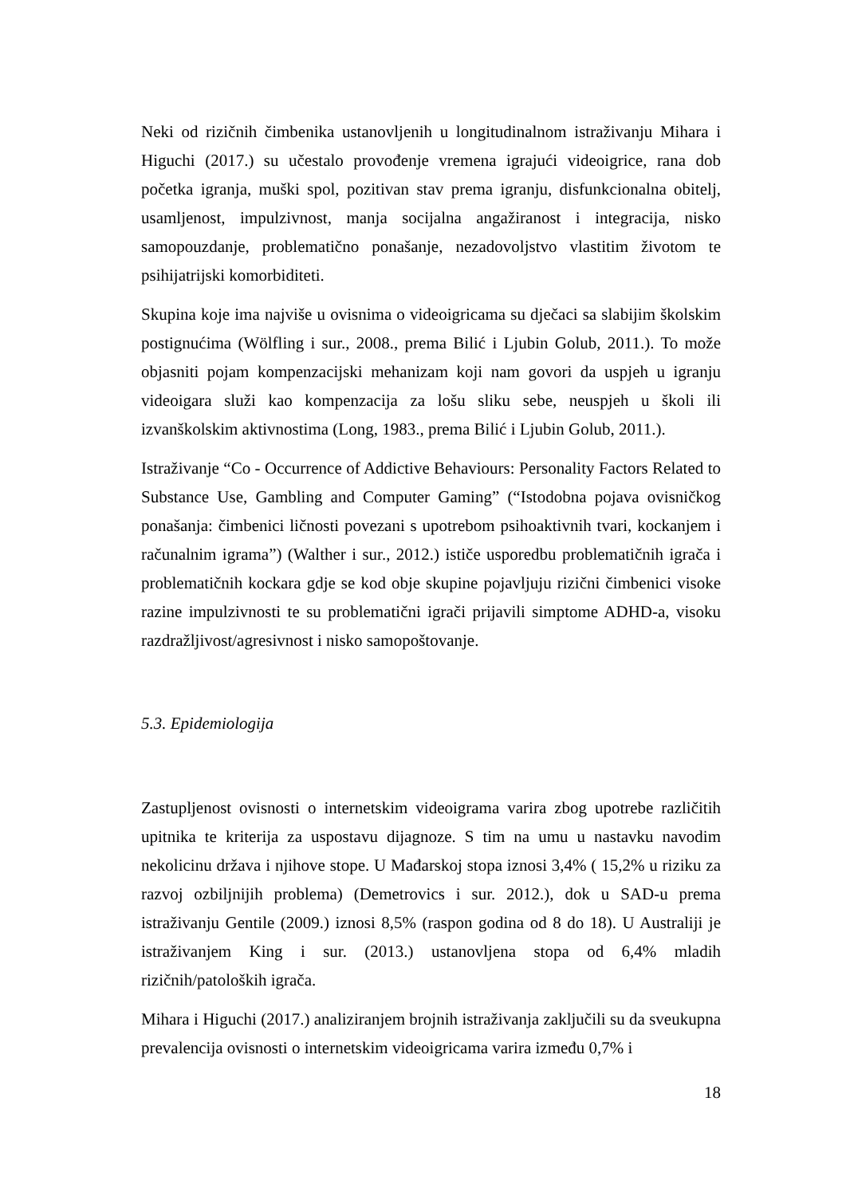Neki od rizičnih čimbenika ustanovljenih u longitudinalnom istraživanju Mihara i Higuchi (2017.) su učestalo provođenje vremena igrajući videoigrice, rana dob početka igranja, muški spol, pozitivan stav prema igranju, disfunkcionalna obitelj, usamljenost, impulzivnost, manja socijalna angažiranost i integracija, nisko samopouzdanje, problematično ponašanje, nezadovoljstvo vlastitim životom te psihijatrijski komorbiditeti.
Skupina koje ima najviše u ovisnima o videoigricama su dječaci sa slabijim školskim postignućima (Wölfling i sur., 2008., prema Bilić i Ljubin Golub, 2011.). To može objasniti pojam kompenzacijski mehanizam koji nam govori da uspjeh u igranju videoigara služi kao kompenzacija za lošu sliku sebe, neuspjeh u školi ili izvanškolskim aktivnostima (Long, 1983., prema Bilić i Ljubin Golub, 2011.).
Istraživanje “Co - Occurrence of Addictive Behaviours: Personality Factors Related to Substance Use, Gambling and Computer Gaming” (“Istodobna pojava ovisničkog ponašanja: čimbenici ličnosti povezani s upotrebom psihoaktivnih tvari, kockanjem i računalnim igrama”) (Walther i sur., 2012.) ističe usporedbu problematičnih igrača i problematičnih kockara gdje se kod obje skupine pojavljuju rizični čimbenici visoke razine impulzivnosti te su problematični igrači prijavili simptome ADHD-a, visoku razdražljivost/agresivnost i nisko samopoštovanje.
5.3. Epidemiologija
Zastupljenost ovisnosti o internetskim videoigrama varira zbog upotrebe različitih upitnika te kriterija za uspostavu dijagnoze. S tim na umu u nastavku navodim nekolicinu država i njihove stope. U Mađarskoj stopa iznosi 3,4% ( 15,2% u riziku za razvoj ozbiljnijih problema) (Demetrovics i sur. 2012.), dok u SAD-u prema istraživanju Gentile (2009.) iznosi 8,5% (raspon godina od 8 do 18). U Australiji je istraživanjem King i sur. (2013.) ustanovljena stopa od 6,4% mladih rizičnih/patoloških igrača.
Mihara i Higuchi (2017.) analiziranjem brojnih istraživanja zaključili su da sveukupna prevalencija ovisnosti o internetskim videoigricama varira između 0,7% i
18